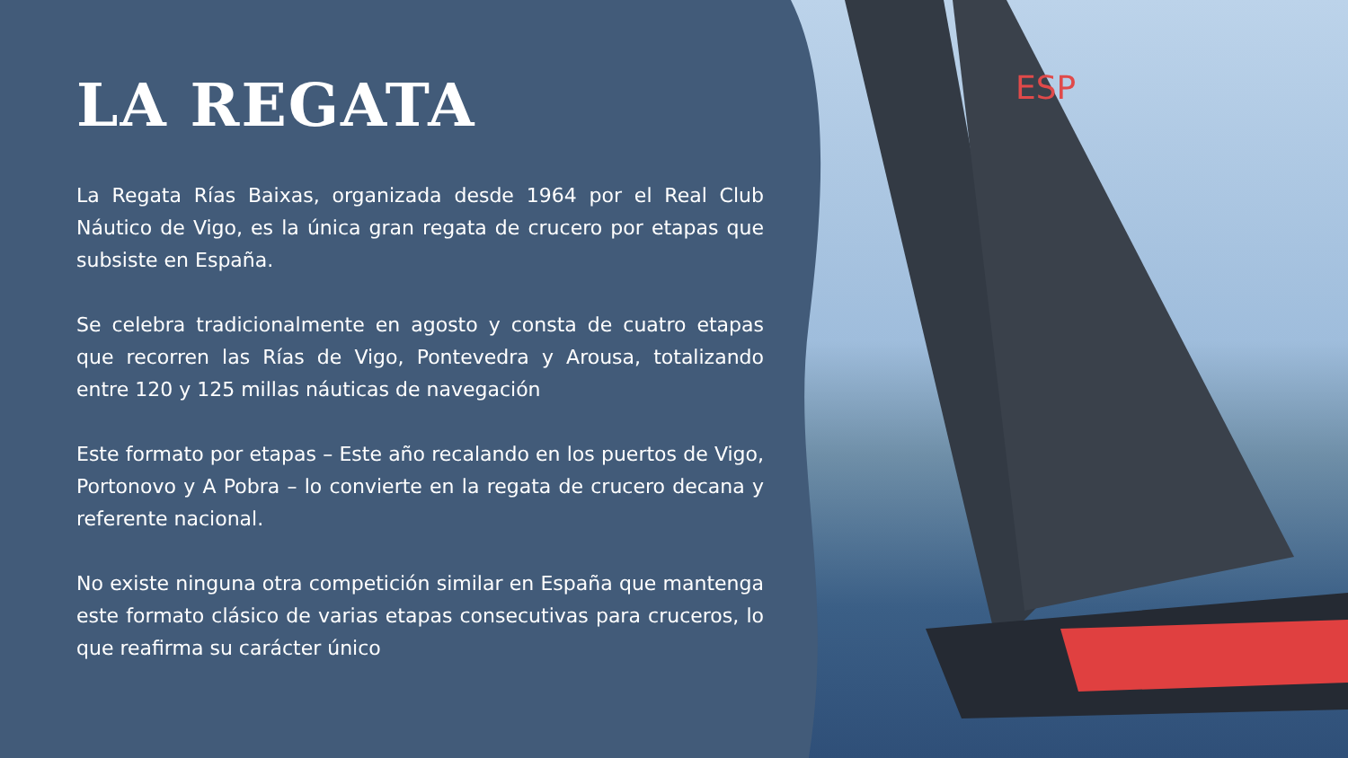ESP
LA REGATA
La Regata Rías Baixas, organizada desde 1964 por el Real Club Náutico de Vigo, es la única gran regata de crucero por etapas que subsiste en España.
Se celebra tradicionalmente en agosto y consta de cuatro etapas que recorren las Rías de Vigo, Pontevedra y Arousa, totalizando entre 120 y 125 millas náuticas de navegación
Este formato por etapas – Este año recalando en los puertos de Vigo, Portonovo y A Pobra – lo convierte en la regata de crucero decana y referente nacional.
No existe ninguna otra competición similar en España que mantenga este formato clásico de varias etapas consecutivas para cruceros, lo que reafirma su carácter único